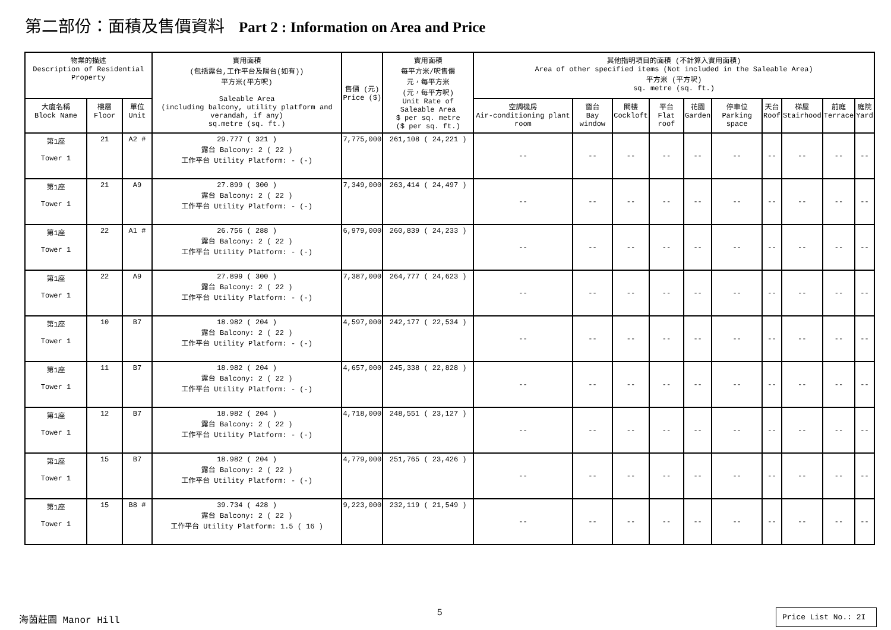第二部份：面積及售價資料 Part 2 : Information on Area and Price
| 物業的描述 Description of Residential Property | | | 實用面積 (包括露台,工作平台及陽台(如有)) 平方米(平方呎) Saleable Area (including balcony, utility platform and verandah, if any) sq.metre (sq. ft.) | 售價 (元) Price ($) | 實用面積 每平方米/呎售價 元，每平方米 (元，每平方呎) Unit Rate of Saleable Area $ per sq. metre ($ per sq. ft.) | 其他指明項目的面積 (不計算入實用面積) Area of other specified items (Not included in the Saleable Area) 平方米 (平方呎) sq. metre (sq. ft.) | | | | | | | | | |
| --- | --- | --- | --- | --- | --- | --- | --- | --- | --- | --- | --- | --- | --- | --- | --- |
| 大廈名稱 Block Name | 樓層 Floor | 單位 Unit | | | | 空調機房 Air-conditioning plant room | 窗台 Bay window | 閣樓 Cockloft | 平台 Flat roof | 花園 Garden | 停車位 Parking space | 天台 Roof | 梯屋 Stairhood | 前庭 Terrace | 庭院 Yard |
| 第1座 Tower 1 | 21 | A2 # | 29.777 ( 321 ) 露台 Balcony: 2 ( 22 ) 工作平台 Utility Platform: - (-) | 7,775,000 | 261,108 ( 24,221 ) | -- | -- | -- | -- | -- | -- | -- | -- | -- | -- |
| 第1座 Tower 1 | 21 | A9 | 27.899 ( 300 ) 露台 Balcony: 2 ( 22 ) 工作平台 Utility Platform: - (-) | 7,349,000 | 263,414 ( 24,497 ) | -- | -- | -- | -- | -- | -- | -- | -- | -- | -- |
| 第1座 Tower 1 | 22 | A1 # | 26.756 ( 288 ) 露台 Balcony: 2 ( 22 ) 工作平台 Utility Platform: - (-) | 6,979,000 | 260,839 ( 24,233 ) | -- | -- | -- | -- | -- | -- | -- | -- | -- | -- |
| 第1座 Tower 1 | 22 | A9 | 27.899 ( 300 ) 露台 Balcony: 2 ( 22 ) 工作平台 Utility Platform: - (-) | 7,387,000 | 264,777 ( 24,623 ) | -- | -- | -- | -- | -- | -- | -- | -- | -- | -- |
| 第1座 Tower 1 | 10 | B7 | 18.982 ( 204 ) 露台 Balcony: 2 ( 22 ) 工作平台 Utility Platform: - (-) | 4,597,000 | 242,177 ( 22,534 ) | -- | -- | -- | -- | -- | -- | -- | -- | -- | -- |
| 第1座 Tower 1 | 11 | B7 | 18.982 ( 204 ) 露台 Balcony: 2 ( 22 ) 工作平台 Utility Platform: - (-) | 4,657,000 | 245,338 ( 22,828 ) | -- | -- | -- | -- | -- | -- | -- | -- | -- | -- |
| 第1座 Tower 1 | 12 | B7 | 18.982 ( 204 ) 露台 Balcony: 2 ( 22 ) 工作平台 Utility Platform: - (-) | 4,718,000 | 248,551 ( 23,127 ) | -- | -- | -- | -- | -- | -- | -- | -- | -- | -- |
| 第1座 Tower 1 | 15 | B7 | 18.982 ( 204 ) 露台 Balcony: 2 ( 22 ) 工作平台 Utility Platform: - (-) | 4,779,000 | 251,765 ( 23,426 ) | -- | -- | -- | -- | -- | -- | -- | -- | -- | -- |
| 第1座 Tower 1 | 15 | B8 # | 39.734 ( 428 ) 露台 Balcony: 2 ( 22 ) 工作平台 Utility Platform: 1.5 ( 16 ) | 9,223,000 | 232,119 ( 21,549 ) | -- | -- | -- | -- | -- | -- | -- | -- | -- | -- |
海茵莊園 Manor Hill 5 Price List No.: 2I